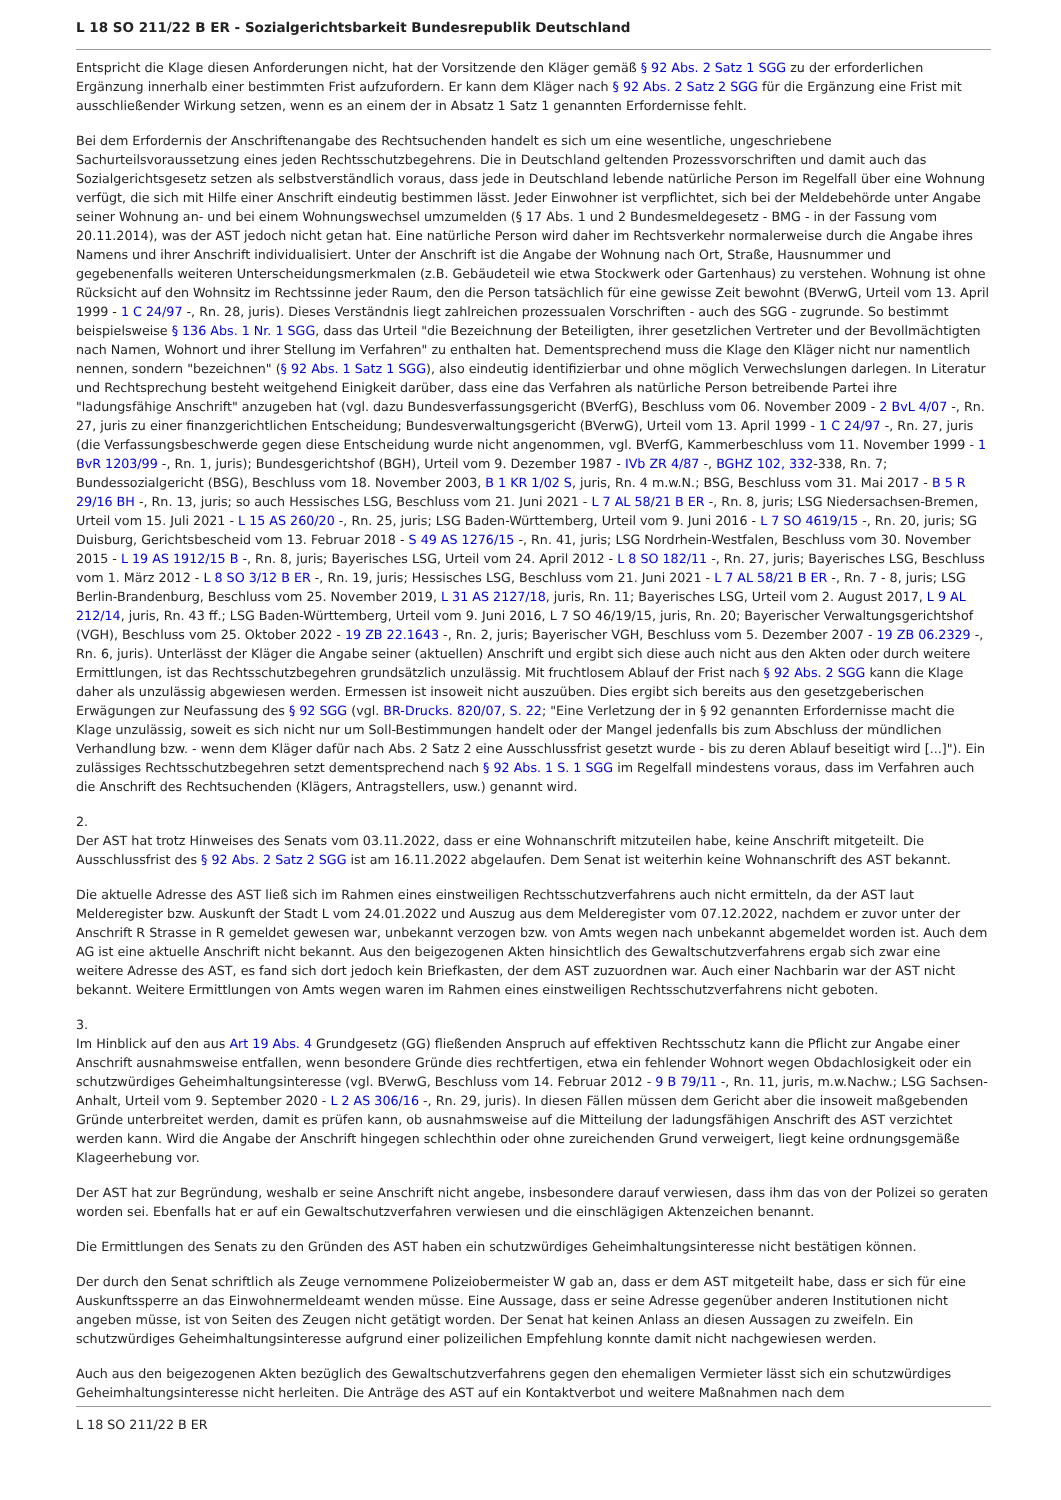L 18 SO 211/22 B ER - Sozialgerichtsbarkeit Bundesrepublik Deutschland
Entspricht die Klage diesen Anforderungen nicht, hat der Vorsitzende den Kläger gemäß § 92 Abs. 2 Satz 1 SGG zu der erforderlichen Ergänzung innerhalb einer bestimmten Frist aufzufordern. Er kann dem Kläger nach § 92 Abs. 2 Satz 2 SGG für die Ergänzung eine Frist mit ausschließender Wirkung setzen, wenn es an einem der in Absatz 1 Satz 1 genannten Erfordernisse fehlt.
Bei dem Erfordernis der Anschriftenangabe des Rechtsuchenden handelt es sich um eine wesentliche, ungeschriebene Sachurteilsvoraussetzung eines jeden Rechtsschutzbegehrens. Die in Deutschland geltenden Prozessvorschriften und damit auch das Sozialgerichtsgesetz setzen als selbstverständlich voraus, dass jede in Deutschland lebende natürliche Person im Regelfall über eine Wohnung verfügt, die sich mit Hilfe einer Anschrift eindeutig bestimmen lässt. Jeder Einwohner ist verpflichtet, sich bei der Meldebehörde unter Angabe seiner Wohnung an- und bei einem Wohnungswechsel umzumelden (§ 17 Abs. 1 und 2 Bundesmeldegesetz - BMG - in der Fassung vom 20.11.2014), was der AST jedoch nicht getan hat. Eine natürliche Person wird daher im Rechtsverkehr normalerweise durch die Angabe ihres Namens und ihrer Anschrift individualisiert. Unter der Anschrift ist die Angabe der Wohnung nach Ort, Straße, Hausnummer und gegebenenfalls weiteren Unterscheidungsmerkmalen (z.B. Gebäudeteil wie etwa Stockwerk oder Gartenhaus) zu verstehen. Wohnung ist ohne Rücksicht auf den Wohnsitz im Rechtssinne jeder Raum, den die Person tatsächlich für eine gewisse Zeit bewohnt (BVerwG, Urteil vom 13. April 1999 - 1 C 24/97 -, Rn. 28, juris). Dieses Verständnis liegt zahlreichen prozessualen Vorschriften - auch des SGG - zugrunde. So bestimmt beispielsweise § 136 Abs. 1 Nr. 1 SGG, dass das Urteil "die Bezeichnung der Beteiligten, ihrer gesetzlichen Vertreter und der Bevollmächtigten nach Namen, Wohnort und ihrer Stellung im Verfahren" zu enthalten hat. Dementsprechend muss die Klage den Kläger nicht nur namentlich nennen, sondern "bezeichnen" (§ 92 Abs. 1 Satz 1 SGG), also eindeutig identifizierbar und ohne möglich Verwechslungen darlegen. In Literatur und Rechtsprechung besteht weitgehend Einigkeit darüber, dass eine das Verfahren als natürliche Person betreibende Partei ihre "ladungsfähige Anschrift" anzugeben hat (vgl. dazu Bundesverfassungsgericht (BVerfG), Beschluss vom 06. November 2009 - 2 BvL 4/07 -, Rn. 27, juris zu einer finanzgerichtlichen Entscheidung; Bundesverwaltungsgericht (BVerwG), Urteil vom 13. April 1999 - 1 C 24/97 -, Rn. 27, juris (die Verfassungsbeschwerde gegen diese Entscheidung wurde nicht angenommen, vgl. BVerfG, Kammerbeschluss vom 11. November 1999 - 1 BvR 1203/99 -, Rn. 1, juris); Bundesgerichtshof (BGH), Urteil vom 9. Dezember 1987 - IVb ZR 4/87 -, BGHZ 102, 332-338, Rn. 7; Bundessozialgericht (BSG), Beschluss vom 18. November 2003, B 1 KR 1/02 S, juris, Rn. 4 m.w.N.; BSG, Beschluss vom 31. Mai 2017 - B 5 R 29/16 BH -, Rn. 13, juris; so auch Hessisches LSG, Beschluss vom 21. Juni 2021 - L 7 AL 58/21 B ER -, Rn. 8, juris; LSG Niedersachsen-Bremen, Urteil vom 15. Juli 2021 - L 15 AS 260/20 -, Rn. 25, juris; LSG Baden-Württemberg, Urteil vom 9. Juni 2016 - L 7 SO 4619/15 -, Rn. 20, juris; SG Duisburg, Gerichtsbescheid vom 13. Februar 2018 - S 49 AS 1276/15 -, Rn. 41, juris; LSG Nordrhein-Westfalen, Beschluss vom 30. November 2015 - L 19 AS 1912/15 B -, Rn. 8, juris; Bayerisches LSG, Urteil vom 24. April 2012 - L 8 SO 182/11 -, Rn. 27, juris; Bayerisches LSG, Beschluss vom 1. März 2012 - L 8 SO 3/12 B ER -, Rn. 19, juris; Hessisches LSG, Beschluss vom 21. Juni 2021 - L 7 AL 58/21 B ER -, Rn. 7 - 8, juris; LSG Berlin-Brandenburg, Beschluss vom 25. November 2019, L 31 AS 2127/18, juris, Rn. 11; Bayerisches LSG, Urteil vom 2. August 2017, L 9 AL 212/14, juris, Rn. 43 ff.; LSG Baden-Württemberg, Urteil vom 9. Juni 2016, L 7 SO 46/19/15, juris, Rn. 20; Bayerischer Verwaltungsgerichtshof (VGH), Beschluss vom 25. Oktober 2022 - 19 ZB 22.1643 -, Rn. 2, juris; Bayerischer VGH, Beschluss vom 5. Dezember 2007 - 19 ZB 06.2329 -, Rn. 6, juris). Unterlässt der Kläger die Angabe seiner (aktuellen) Anschrift und ergibt sich diese auch nicht aus den Akten oder durch weitere Ermittlungen, ist das Rechtsschutzbegehren grundsätzlich unzulässig. Mit fruchtlosem Ablauf der Frist nach § 92 Abs. 2 SGG kann die Klage daher als unzulässig abgewiesen werden. Ermessen ist insoweit nicht auszuüben. Dies ergibt sich bereits aus den gesetzgeberischen Erwägungen zur Neufassung des § 92 SGG (vgl. BR-Drucks. 820/07, S. 22; "Eine Verletzung der in § 92 genannten Erfordernisse macht die Klage unzulässig, soweit es sich nicht nur um Soll-Bestimmungen handelt oder der Mangel jedenfalls bis zum Abschluss der mündlichen Verhandlung bzw. - wenn dem Kläger dafür nach Abs. 2 Satz 2 eine Ausschlussfrist gesetzt wurde - bis zu deren Ablauf beseitigt wird [...]"). Ein zulässiges Rechtsschutzbegehren setzt dementsprechend nach § 92 Abs. 1 S. 1 SGG im Regelfall mindestens voraus, dass im Verfahren auch die Anschrift des Rechtsuchenden (Klägers, Antragstellers, usw.) genannt wird.
2.
Der AST hat trotz Hinweises des Senats vom 03.11.2022, dass er eine Wohnanschrift mitzuteilen habe, keine Anschrift mitgeteilt. Die Ausschlussfrist des § 92 Abs. 2 Satz 2 SGG ist am 16.11.2022 abgelaufen. Dem Senat ist weiterhin keine Wohnanschrift des AST bekannt.
Die aktuelle Adresse des AST ließ sich im Rahmen eines einstweiligen Rechtsschutzverfahrens auch nicht ermitteln, da der AST laut Melderegister bzw. Auskunft der Stadt L vom 24.01.2022 und Auszug aus dem Melderegister vom 07.12.2022, nachdem er zuvor unter der Anschrift R Strasse in R gemeldet gewesen war, unbekannt verzogen bzw. von Amts wegen nach unbekannt abgemeldet worden ist. Auch dem AG ist eine aktuelle Anschrift nicht bekannt. Aus den beigezogenen Akten hinsichtlich des Gewaltschutzverfahrens ergab sich zwar eine weitere Adresse des AST, es fand sich dort jedoch kein Briefkasten, der dem AST zuzuordnen war. Auch einer Nachbarin war der AST nicht bekannt. Weitere Ermittlungen von Amts wegen waren im Rahmen eines einstweiligen Rechtsschutzverfahrens nicht geboten.
3.
Im Hinblick auf den aus Art 19 Abs. 4 Grundgesetz (GG) fließenden Anspruch auf effektiven Rechtsschutz kann die Pflicht zur Angabe einer Anschrift ausnahmsweise entfallen, wenn besondere Gründe dies rechtfertigen, etwa ein fehlender Wohnort wegen Obdachlosigkeit oder ein schutzwürdiges Geheimhaltungsinteresse (vgl. BVerwG, Beschluss vom 14. Februar 2012 - 9 B 79/11 -, Rn. 11, juris, m.w.Nachw.; LSG Sachsen-Anhalt, Urteil vom 9. September 2020 - L 2 AS 306/16 -, Rn. 29, juris). In diesen Fällen müssen dem Gericht aber die insoweit maßgebenden Gründe unterbreitet werden, damit es prüfen kann, ob ausnahmsweise auf die Mitteilung der ladungsfähigen Anschrift des AST verzichtet werden kann. Wird die Angabe der Anschrift hingegen schlechthin oder ohne zureichenden Grund verweigert, liegt keine ordnungsgemäße Klageerhebung vor.
Der AST hat zur Begründung, weshalb er seine Anschrift nicht angebe, insbesondere darauf verwiesen, dass ihm das von der Polizei so geraten worden sei. Ebenfalls hat er auf ein Gewaltschutzverfahren verwiesen und die einschlägigen Aktenzeichen benannt.
Die Ermittlungen des Senats zu den Gründen des AST haben ein schutzwürdiges Geheimhaltungsinteresse nicht bestätigen können.
Der durch den Senat schriftlich als Zeuge vernommene Polizeiobermeister W gab an, dass er dem AST mitgeteilt habe, dass er sich für eine Auskunftssperre an das Einwohnermeldeamt wenden müsse. Eine Aussage, dass er seine Adresse gegenüber anderen Institutionen nicht angeben müsse, ist von Seiten des Zeugen nicht getätigt worden. Der Senat hat keinen Anlass an diesen Aussagen zu zweifeln. Ein schutzwürdiges Geheimhaltungsinteresse aufgrund einer polizeilichen Empfehlung konnte damit nicht nachgewiesen werden.
Auch aus den beigezogenen Akten bezüglich des Gewaltschutzverfahrens gegen den ehemaligen Vermieter lässt sich ein schutzwürdiges Geheimhaltungsinteresse nicht herleiten. Die Anträge des AST auf ein Kontaktverbot und weitere Maßnahmen nach dem
L 18 SO 211/22 B ER